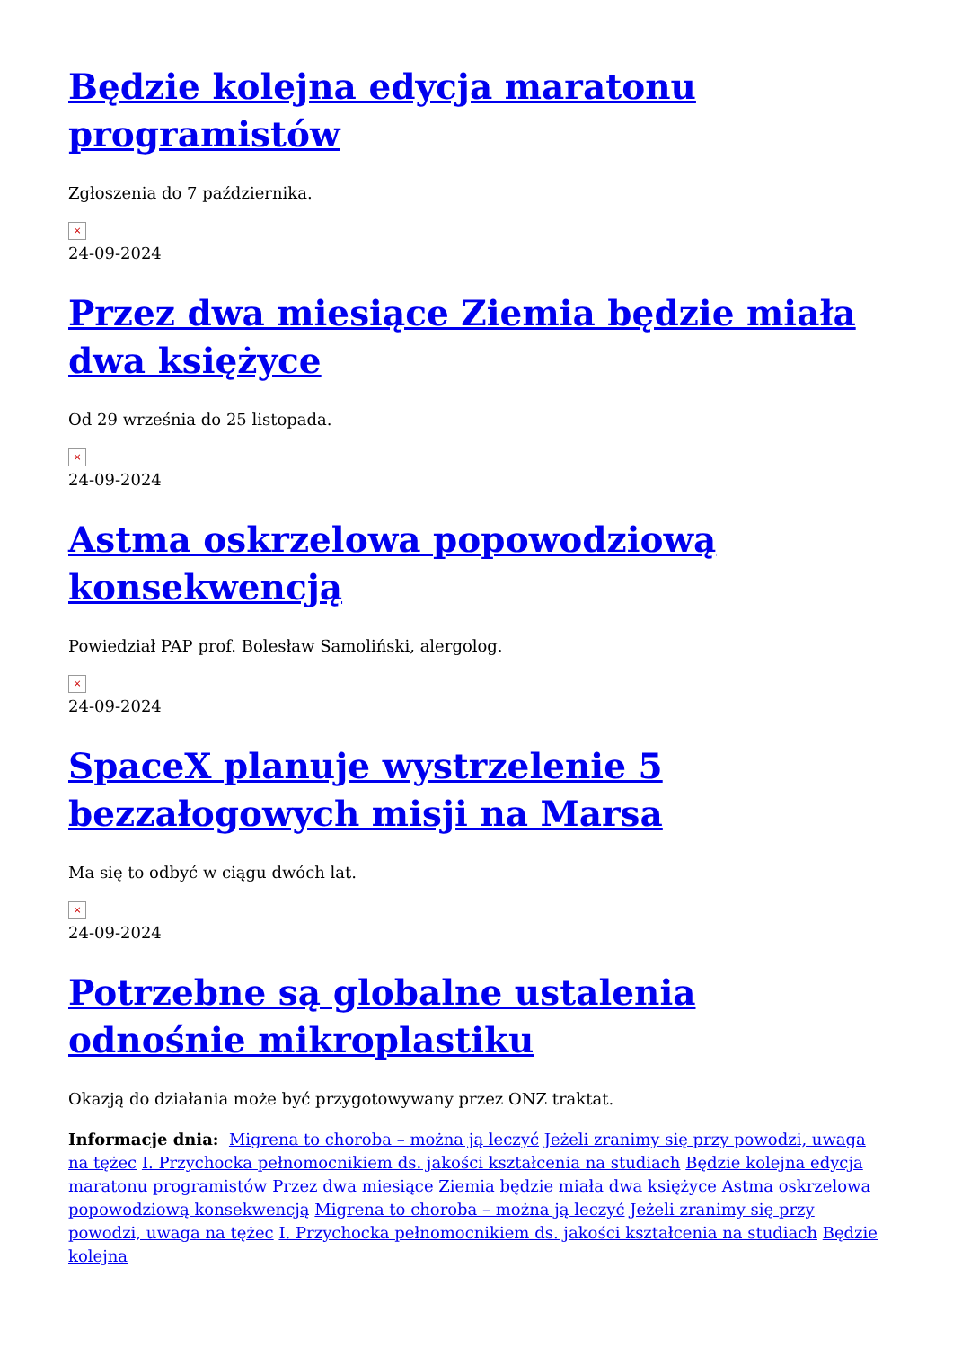Będzie kolejna edycja maratonu programistów
Zgłoszenia do 7 października.
×
24-09-2024
Przez dwa miesiące Ziemia będzie miała dwa księżyce
Od 29 września do 25 listopada.
×
24-09-2024
Astma oskrzelowa popowodziową konsekwencją
Powiedział PAP prof. Bolesław Samoliński, alergolog.
×
24-09-2024
SpaceX planuje wystrzelenie 5 bezzałogowych misji na Marsa
Ma się to odbyć w ciągu dwóch lat.
×
24-09-2024
Potrzebne są globalne ustalenia odnośnie mikroplastiku
Okazją do działania może być przygotowywany przez ONZ traktat.
Informacje dnia: Migrena to choroba – można ją leczyć Jeżeli zranimy się przy powodzi, uwaga na tężec I. Przychocka pełnomocnikiem ds. jakości kształcenia na studiach Będzie kolejna edycja maratonu programistów Przez dwa miesiące Ziemia będzie miała dwa księżyce Astma oskrzelowa popowodziową konsekwencją Migrena to choroba – można ją leczyć Jeżeli zranimy się przy powodzi, uwaga na tężec I. Przychocka pełnomocnikiem ds. jakości kształcenia na studiach Będzie kolejna